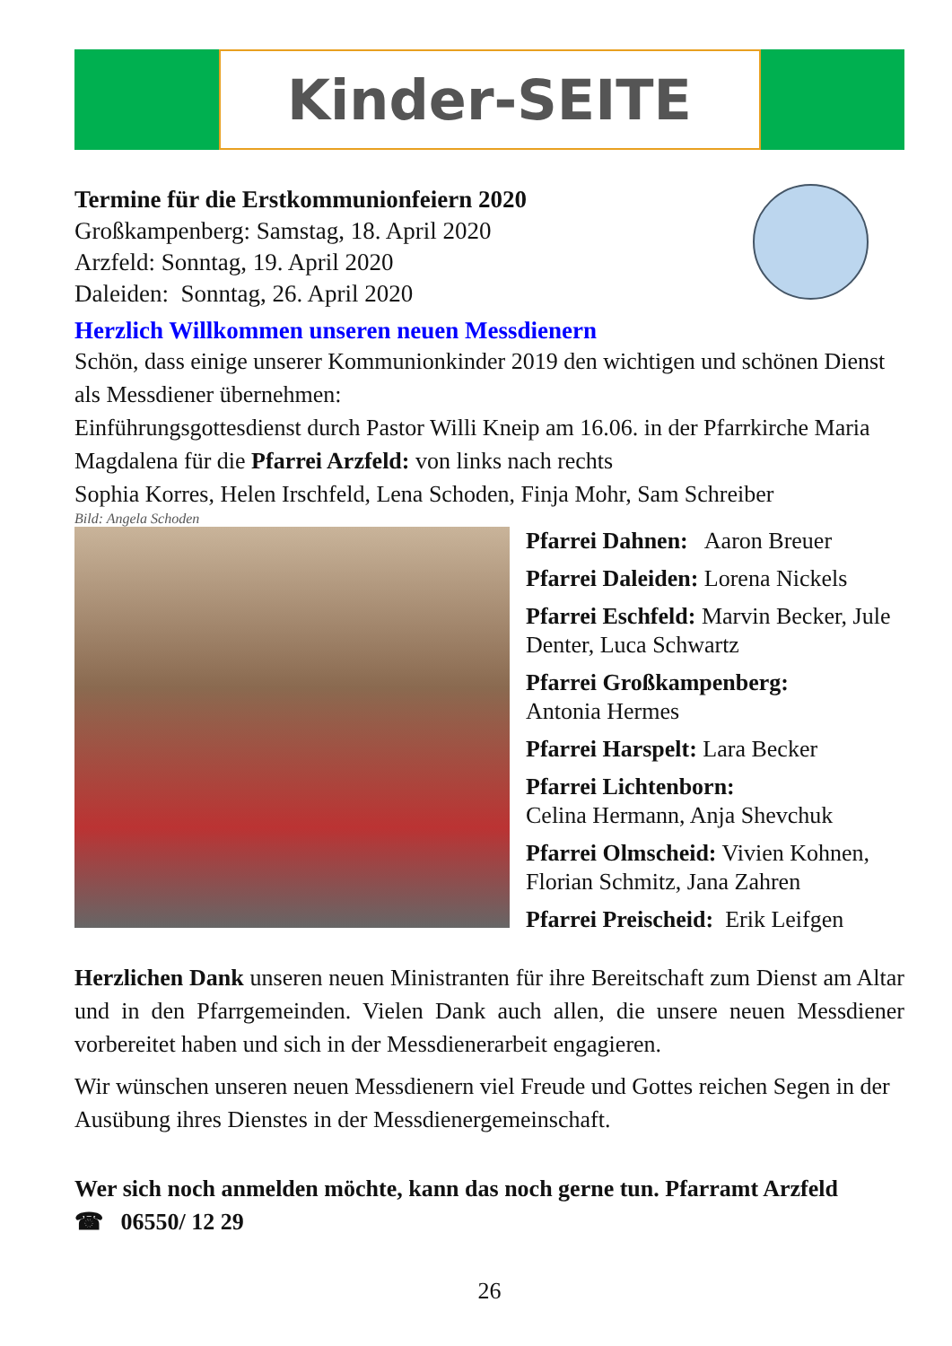Kinder-SEITE
Termine für die Erstkommunionfeiern 2020
Großkampenberg: Samstag, 18. April 2020
Arzfeld: Sonntag, 19. April 2020
Daleiden: Sonntag, 26. April 2020
Herzlich Willkommen unseren neuen Messdienern
Schön, dass einige unserer Kommunionkinder 2019 den wichtigen und schönen Dienst als Messdiener übernehmen:
Einführungsgottesdienst durch Pastor Willi Kneip am 16.06. in der Pfarrkirche Maria Magdalena für die Pfarrei Arzfeld: von links nach rechts
Sophia Korres, Helen Irschfeld, Lena Schoden, Finja Mohr, Sam Schreiber
Bild: Angela Schoden
Pfarrei Dahnen: Aaron Breuer
Pfarrei Daleiden: Lorena Nickels
Pfarrei Eschfeld: Marvin Becker, Jule Denter, Luca Schwartz
Pfarrei Großkampenberg:
Antonia Hermes
Pfarrei Harspelt: Lara Becker
Pfarrei Lichtenborn:
Celina Hermann, Anja Shevchuk
Pfarrei Olmscheid: Vivien Kohnen, Florian Schmitz, Jana Zahren
Pfarrei Preischeid: Erik Leifgen
Herzlichen Dank unseren neuen Ministranten für ihre Bereitschaft zum Dienst am Altar und in den Pfarrgemeinden. Vielen Dank auch allen, die unsere neuen Messdiener vorbereitet haben und sich in der Messdienerarbeit engagieren.
Wir wünschen unseren neuen Messdienern viel Freude und Gottes reichen Segen in der Ausübung ihres Dienstes in der Messdienergemeinschaft.
Wer sich noch anmelden möchte, kann das noch gerne tun. Pfarramt Arzfeld
☎ 06550/ 12 29
26